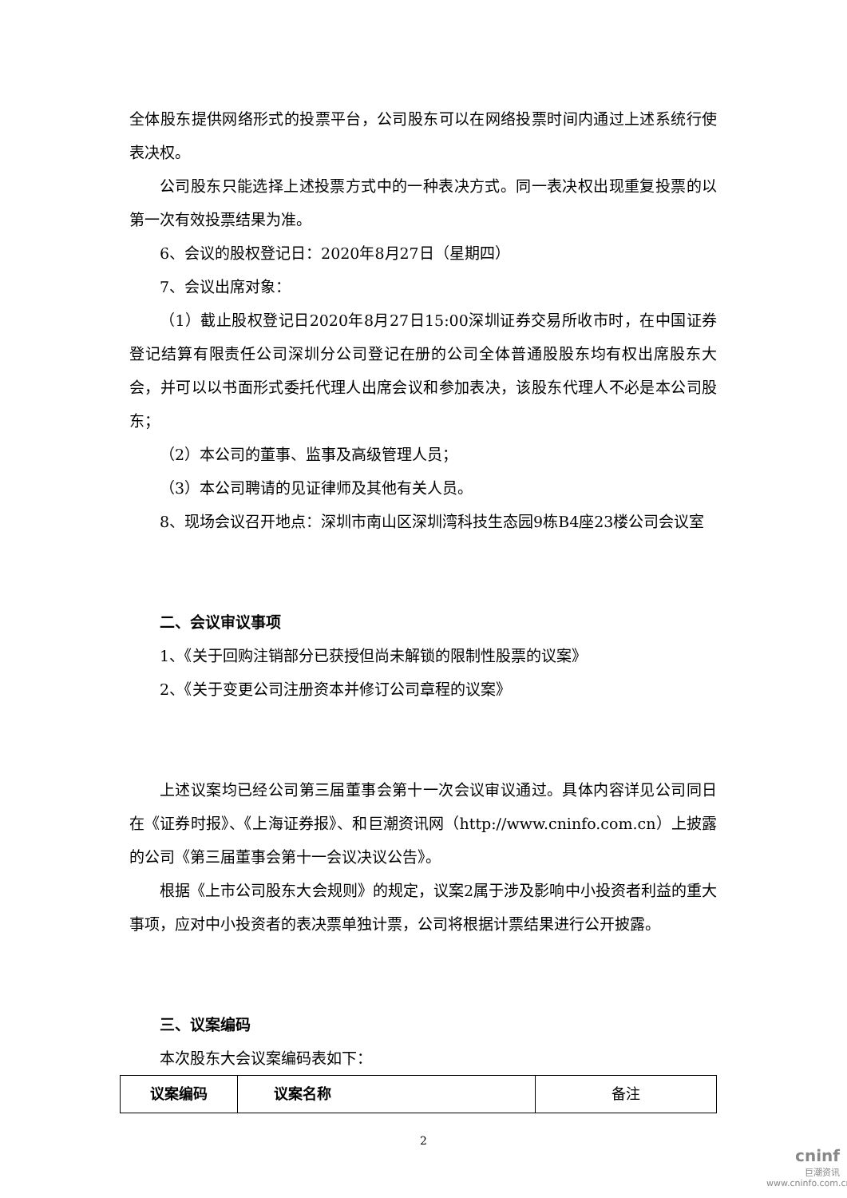全体股东提供网络形式的投票平台，公司股东可以在网络投票时间内通过上述系统行使表决权。
公司股东只能选择上述投票方式中的一种表决方式。同一表决权出现重复投票的以第一次有效投票结果为准。
6、会议的股权登记日：2020年8月27日（星期四）
7、会议出席对象：
（1）截止股权登记日2020年8月27日15:00深圳证券交易所收市时，在中国证券登记结算有限责任公司深圳分公司登记在册的公司全体普通股股东均有权出席股东大会，并可以以书面形式委托代理人出席会议和参加表决，该股东代理人不必是本公司股东；
（2）本公司的董事、监事及高级管理人员；
（3）本公司聘请的见证律师及其他有关人员。
8、现场会议召开地点：深圳市南山区深圳湾科技生态园9栋B4座23楼公司会议室
二、会议审议事项
1、《关于回购注销部分已获授但尚未解锁的限制性股票的议案》
2、《关于变更公司注册资本并修订公司章程的议案》
上述议案均已经公司第三届董事会第十一次会议审议通过。具体内容详见公司同日在《证券时报》、《上海证券报》、和巨潮资讯网（http://www.cninfo.com.cn）上披露的公司《第三届董事会第十一会议决议公告》。
根据《上市公司股东大会规则》的规定，议案2属于涉及影响中小投资者利益的重大事项，应对中小投资者的表决票单独计票，公司将根据计票结果进行公开披露。
三、议案编码
本次股东大会议案编码表如下：
| 议案编码 | 议案名称 | 备注 |
2
cninf
巨潮资讯
www.cninfo.com.cn